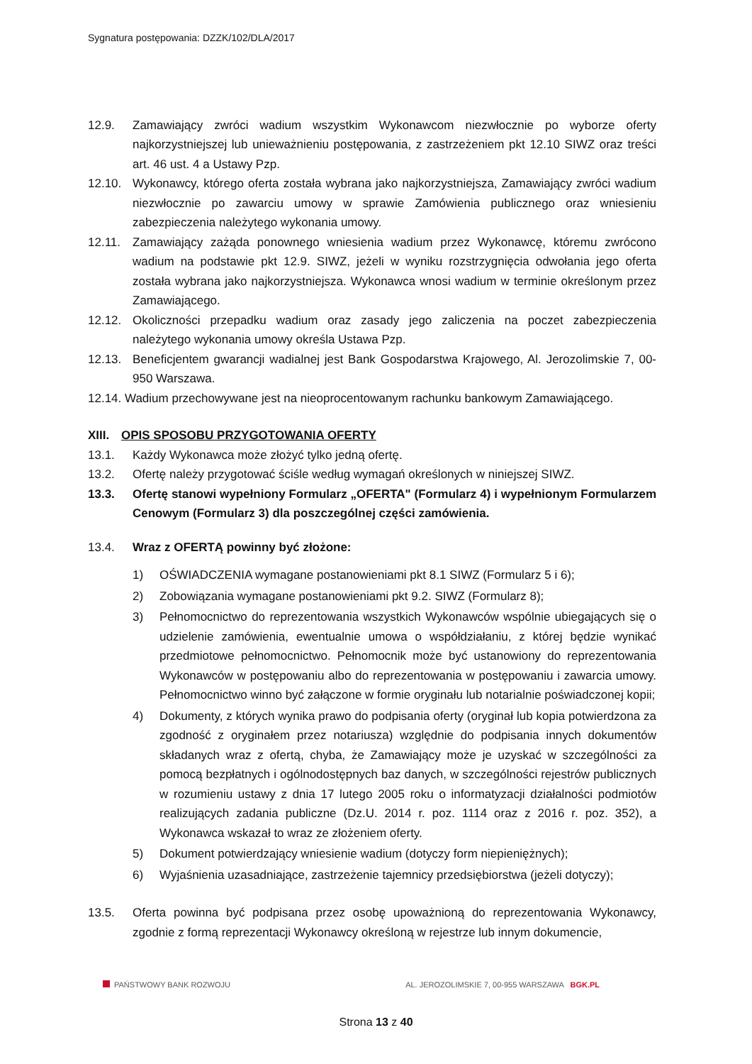Sygnatura postępowania: DZZK/102/DLA/2017
12.9. Zamawiający zwróci wadium wszystkim Wykonawcom niezwłocznie po wyborze oferty najkorzystniejszej lub unieważnieniu postępowania, z zastrzeżeniem pkt 12.10 SIWZ oraz treści art. 46 ust. 4 a Ustawy Pzp.
12.10. Wykonawcy, którego oferta została wybrana jako najkorzystniejsza, Zamawiający zwróci wadium niezwłocznie po zawarciu umowy w sprawie Zamówienia publicznego oraz wniesieniu zabezpieczenia należytego wykonania umowy.
12.11. Zamawiający zażąda ponownego wniesienia wadium przez Wykonawcę, któremu zwrócono wadium na podstawie pkt 12.9. SIWZ, jeżeli w wyniku rozstrzygnięcia odwołania jego oferta została wybrana jako najkorzystniejsza. Wykonawca wnosi wadium w terminie określonym przez Zamawiającego.
12.12. Okoliczności przepadku wadium oraz zasady jego zaliczenia na poczet zabezpieczenia należytego wykonania umowy określa Ustawa Pzp.
12.13. Beneficjentem gwarancji wadialnej jest Bank Gospodarstwa Krajowego, Al. Jerozolimskie 7, 00-950 Warszawa.
12.14. Wadium przechowywane jest na nieoprocentowanym rachunku bankowym Zamawiającego.
XIII. OPIS SPOSOBU PRZYGOTOWANIA OFERTY
13.1. Każdy Wykonawca może złożyć tylko jedną ofertę.
13.2. Ofertę należy przygotować ściśle według wymagań określonych w niniejszej SIWZ.
13.3. Ofertę stanowi wypełniony Formularz „OFERTA" (Formularz 4) i wypełnionym Formularzem Cenowym (Formularz 3) dla poszczególnej części zamówienia.
13.4. Wraz z OFERTĄ powinny być złożone:
1) OŚWIADCZENIA wymagane postanowieniami pkt 8.1 SIWZ (Formularz 5 i 6);
2) Zobowiązania wymagane postanowieniami pkt 9.2. SIWZ (Formularz 8);
3) Pełnomocnictwo do reprezentowania wszystkich Wykonawców wspólnie ubiegających się o udzielenie zamówienia, ewentualnie umowa o współdziałaniu, z której będzie wynikać przedmiotowe pełnomocnictwo. Pełnomocnik może być ustanowiony do reprezentowania Wykonawców w postępowaniu albo do reprezentowania w postępowaniu i zawarcia umowy. Pełnomocnictwo winno być załączone w formie oryginału lub notarialnie poświadczonej kopii;
4) Dokumenty, z których wynika prawo do podpisania oferty (oryginał lub kopia potwierdzona za zgodność z oryginałem przez notariusza) względnie do podpisania innych dokumentów składanych wraz z ofertą, chyba, że Zamawiający może je uzyskać w szczególności za pomocą bezpłatnych i ogólnodostępnych baz danych, w szczególności rejestrów publicznych w rozumieniu ustawy z dnia 17 lutego 2005 roku o informatyzacji działalności podmiotów realizujących zadania publiczne (Dz.U. 2014 r. poz. 1114 oraz z 2016 r. poz. 352), a Wykonawca wskazał to wraz ze złożeniem oferty.
5) Dokument potwierdzający wniesienie wadium (dotyczy form niepieniężnych);
6) Wyjaśnienia uzasadniające, zastrzeżenie tajemnicy przedsiębiorstwa (jeżeli dotyczy);
13.5. Oferta powinna być podpisana przez osobę upoważnioną do reprezentowania Wykonawcy, zgodnie z formą reprezentacji Wykonawcy określoną w rejestrze lub innym dokumencie,
PAŃSTWOWY BANK ROZWOJU AL. JEROZOLIMSKIE 7, 00-955 WARSZAWA BGK.PL
Strona 13 z 40